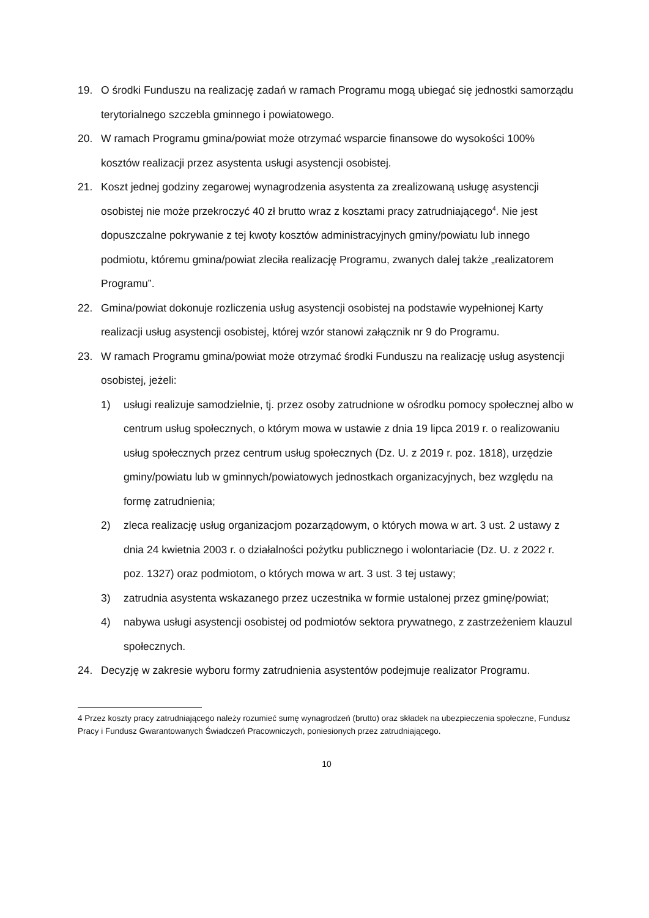19. O środki Funduszu na realizację zadań w ramach Programu mogą ubiegać się jednostki samorządu terytorialnego szczebla gminnego i powiatowego.
20. W ramach Programu gmina/powiat może otrzymać wsparcie finansowe do wysokości 100% kosztów realizacji przez asystenta usługi asystencji osobistej.
21. Koszt jednej godziny zegarowej wynagrodzenia asystenta za zrealizowaną usługę asystencji osobistej nie może przekroczyć 40 zł brutto wraz z kosztami pracy zatrudniającego<sup>4</sup>. Nie jest dopuszczalne pokrywanie z tej kwoty kosztów administracyjnych gminy/powiatu lub innego podmiotu, któremu gmina/powiat zleciła realizację Programu, zwanych dalej także „realizatorem Programu”.
22. Gmina/powiat dokonuje rozliczenia usług asystencji osobistej na podstawie wypełnionej Karty realizacji usług asystencji osobistej, której wzór stanowi załącznik nr 9 do Programu.
23. W ramach Programu gmina/powiat może otrzymać środki Funduszu na realizację usług asystencji osobistej, jeżeli:
1) usługi realizuje samodzielnie, tj. przez osoby zatrudnione w ośrodku pomocy społecznej albo w centrum usług społecznych, o którym mowa w ustawie z dnia 19 lipca 2019 r. o realizowaniu usług społecznych przez centrum usług społecznych (Dz. U. z 2019 r. poz. 1818), urzędzie gminy/powiatu lub w gminnych/powiatowych jednostkach organizacyjnych, bez względu na formę zatrudnienia;
2) zleca realizację usług organizacjom pozarządowym, o których mowa w art. 3 ust. 2 ustawy z dnia 24 kwietnia 2003 r. o działalności pożytku publicznego i wolontariacie (Dz. U. z 2022 r. poz. 1327) oraz podmiotom, o których mowa w art. 3 ust. 3 tej ustawy;
3) zatrudnia asystenta wskazanego przez uczestnika w formie ustalonej przez gminę/powiat;
4) nabywa usługi asystencji osobistej od podmiotów sektora prywatnego, z zastrzeżeniem klauzul społecznych.
24. Decyzję w zakresie wyboru formy zatrudnienia asystentów podejmuje realizator Programu.
4 Przez koszty pracy zatrudniającego należy rozumieć sumę wynagrodzeń (brutto) oraz składek na ubezpieczenia społeczne, Fundusz Pracy i Fundusz Gwarantowanych Świadczeń Pracowniczych, poniesionych przez zatrudniającego.
10